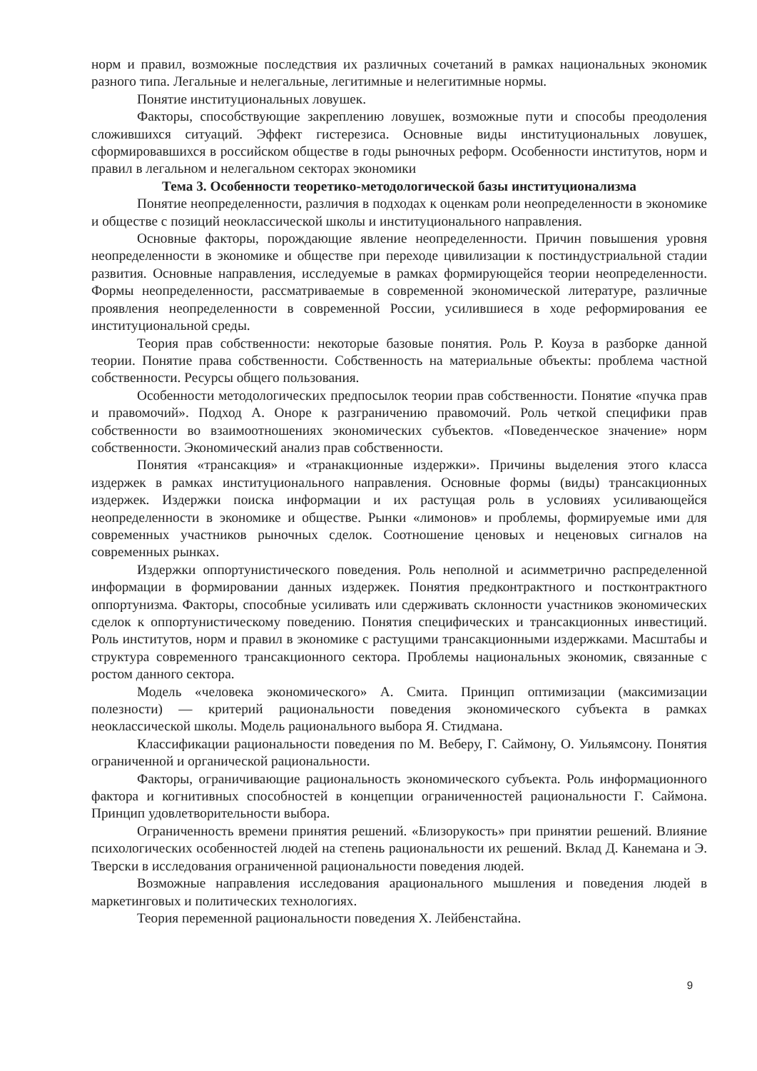норм и правил, возможные последствия их различных сочетаний в рамках национальных экономик разного типа. Легальные и нелегальные, легитимные и нелегитимные нормы.
Понятие институциональных ловушек.
Факторы, способствующие закреплению ловушек, возможные пути и способы преодоления сложившихся ситуаций. Эффект гистерезиса. Основные виды институциональных ловушек, сформировавшихся в российском обществе в годы рыночных реформ. Особенности институтов, норм и правил в легальном и нелегальном секторах экономики
Тема 3. Особенности теоретико-методологической базы институционализма
Понятие неопределенности, различия в подходах к оценкам роли неопределенности в экономике и обществе с позиций неоклассической школы и институционального направления.
Основные факторы, порождающие явление неопределенности. Причин повышения уровня неопределенности в экономике и обществе при переходе цивилизации к постиндустриальной стадии развития. Основные направления, исследуемые в рамках формирующейся теории неопределенности. Формы неопределенности, рассматриваемые в современной экономической литературе, различные проявления неопределенности в современной России, усилившиеся в ходе реформирования ее институциональной среды.
Теория прав собственности: некоторые базовые понятия. Роль Р. Коуза в разборке данной теории. Понятие права собственности. Собственность на материальные объекты: проблема частной собственности. Ресурсы общего пользования.
Особенности методологических предпосылок теории прав собственности. Понятие «пучка прав и правомочий». Подход А. Оноре к разграничению правомочий. Роль четкой специфики прав собственности во взаимоотношениях экономических субъектов. «Поведенческое значение» норм собственности. Экономический анализ прав собственности.
Понятия «трансакция» и «транакционные издержки». Причины выделения этого класса издержек в рамках институционального направления. Основные формы (виды) трансакционных издержек. Издержки поиска информации и их растущая роль в условиях усиливающейся неопределенности в экономике и обществе. Рынки «лимонов» и проблемы, формируемые ими для современных участников рыночных сделок. Соотношение ценовых и неценовых сигналов на современных рынках.
Издержки оппортунистического поведения. Роль неполной и асимметрично распределенной информации в формировании данных издержек. Понятия предконтрактного и постконтрактного оппортунизма. Факторы, способные усиливать или сдерживать склонности участников экономических сделок к оппортунистическому поведению. Понятия специфических и трансакционных инвестиций. Роль институтов, норм и правил в экономике с растущими трансакционными издержками. Масштабы и структура современного трансакционного сектора. Проблемы национальных экономик, связанные с ростом данного сектора.
Модель «человека экономического» А. Смита. Принцип оптимизации (максимизации полезности) — критерий рациональности поведения экономического субъекта в рамках неоклассической школы. Модель рационального выбора Я. Стидмана.
Классификации рациональности поведения по М. Веберу, Г. Саймону, О. Уильямсону. Понятия ограниченной и органической рациональности.
Факторы, ограничивающие рациональность экономического субъекта. Роль информационного фактора и когнитивных способностей в концепции ограниченностей рациональности Г. Саймона. Принцип удовлетворительности выбора.
Ограниченность времени принятия решений. «Близорукость» при принятии решений. Влияние психологических особенностей людей на степень рациональности их решений. Вклад Д. Канемана и Э. Тверски в исследования ограниченной рациональности поведения людей.
Возможные направления исследования арационального мышления и поведения людей в маркетинговых и политических технологиях.
Теория переменной рациональности поведения Х. Лейбенстайна.
9